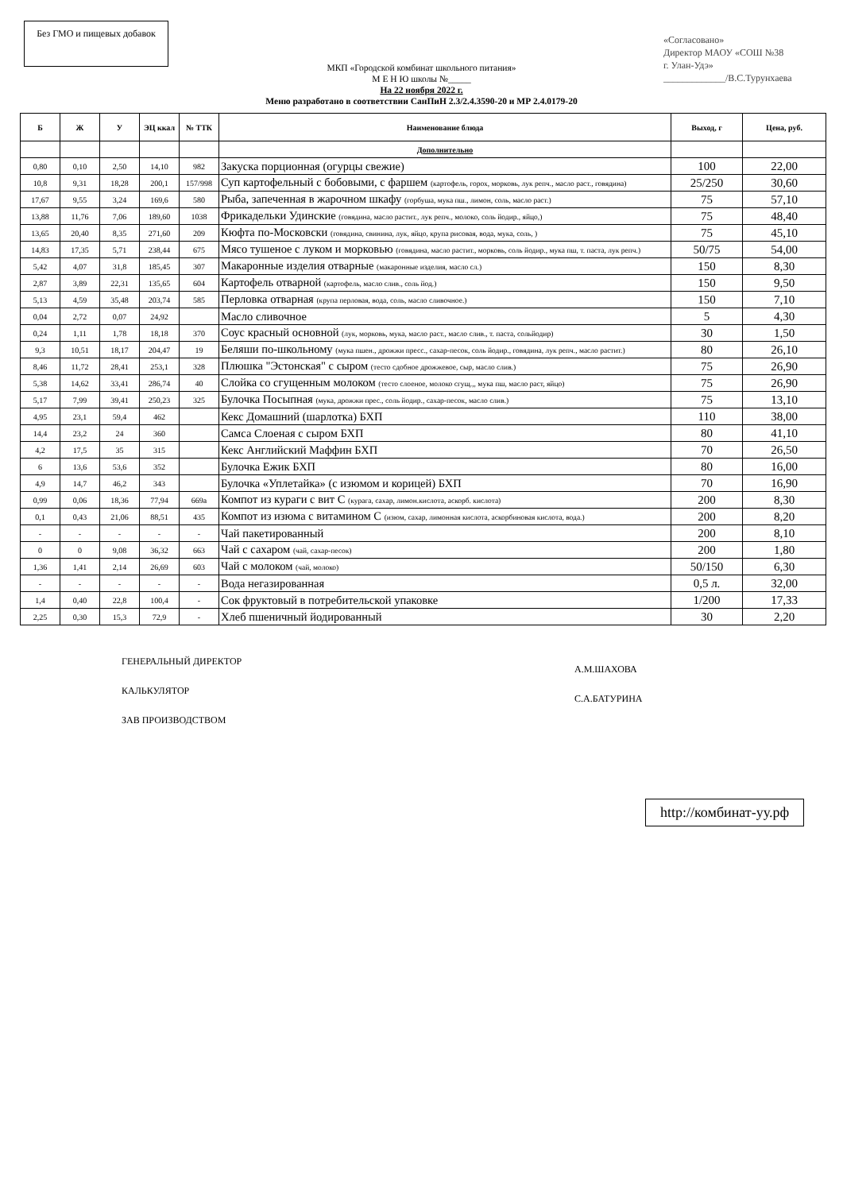Без ГМО и пищевых добавок
«Согласовано»
Директор МАОУ «СОШ №38
г. Улан-Удэ»
_____________/В.С.Турунхаева
МКП «Городской комбинат школьного питания»
М Е Н Ю школы №_____
На 22 ноября 2022 г.
Меню разработано в соответствии СанПиН 2.3/2.4.3590-20 и МР 2.4.0179-20
| Б | Ж | У | ЭЦ ккал | № ТТК | Наименование блюда | Выход, г | Цена, руб. |
| --- | --- | --- | --- | --- | --- | --- | --- |
| | | | | | Дополнительно | | |
| 0,80 | 0,10 | 2,50 | 14,10 | 982 | Закуска порционная (огурцы свежие) | 100 | 22,00 |
| 10,8 | 9,31 | 18,28 | 200,1 | 157/998 | Суп картофельный с бобовыми, с фаршем (картофель, горох, морковь, лук репч., масло раст., говядина) | 25/250 | 30,60 |
| 17,67 | 9,55 | 3,24 | 169,6 | 580 | Рыба, запеченная в жарочном шкафу (горбуша, мука пш., лимон, соль, масло раст.) | 75 | 57,10 |
| 13,88 | 11,76 | 7,06 | 189,60 | 1038 | Фрикадельки Удинские (говядина, масло растит., лук репч., молоко, соль йодир., яйцо,) | 75 | 48,40 |
| 13,65 | 20,40 | 8,35 | 271,60 | 209 | Кюфта по-Московски (говядина, свинина, лук, яйцо, крупа рисовая, вода, мука, соль, ) | 75 | 45,10 |
| 14,83 | 17,35 | 5,71 | 238,44 | 675 | Мясо тушеное с луком и морковью (говядина, масло растит., морковь, соль йодир., мука пш, т. паста, лук репч.) | 50/75 | 54,00 |
| 5,42 | 4,07 | 31,8 | 185,45 | 307 | Макаронные изделия отварные (макаронные изделия, масло сл.) | 150 | 8,30 |
| 2,87 | 3,89 | 22,31 | 135,65 | 604 | Картофель отварной (картофель, масло слив., соль йод.) | 150 | 9,50 |
| 5,13 | 4,59 | 35,48 | 203,74 | 585 | Перловка отварная (крупа перловая, вода, соль, масло сливочное.) | 150 | 7,10 |
| 0,04 | 2,72 | 0,07 | 24,92 | | Масло сливочное | 5 | 4,30 |
| 0,24 | 1,11 | 1,78 | 18,18 | 370 | Соус красный основной (лук, морковь, мука, масло раст., масло слив., т. паста, сольйодир) | 30 | 1,50 |
| 9,3 | 10,51 | 18,17 | 204,47 | 19 | Беляши по-школьному (мука пшен., дрожжи пресс., сахар-песок, соль йодир., говядина, лук репч., масло растит.) | 80 | 26,10 |
| 8,46 | 11,72 | 28,41 | 253,1 | 328 | Плюшка "Эстонская" с сыром (тесто сдобное дрожжевое, сыр, масло слив.) | 75 | 26,90 |
| 5,38 | 14,62 | 33,41 | 286,74 | 40 | Слойка со сгущенным молоком (тесто слоеное, молоко сгущ.,, мука пш, масло раст, яйцо) | 75 | 26,90 |
| 5,17 | 7,99 | 39,41 | 250,23 | 325 | Булочка Посыпная (мука, дрожжи прес., соль йодир., сахар-песок, масло слив.) | 75 | 13,10 |
| 4,95 | 23,1 | 59,4 | 462 | | Кекс Домашний (шарлотка) БХП | 110 | 38,00 |
| 14,4 | 23,2 | 24 | 360 | | Самса Слоеная с сыром БХП | 80 | 41,10 |
| 4,2 | 17,5 | 35 | 315 | | Кекс Английский Маффин БХП | 70 | 26,50 |
| 6 | 13,6 | 53,6 | 352 | | Булочка Ежик БХП | 80 | 16,00 |
| 4,9 | 14,7 | 46,2 | 343 | | Булочка «Уплетайка» (с изюмом и корицей) БХП | 70 | 16,90 |
| 0,99 | 0,06 | 18,36 | 77,94 | 669а | Компот из кураги с вит С (курага, сахар, лимон.кислота, аскорб. кислота) | 200 | 8,30 |
| 0,1 | 0,43 | 21,06 | 88,51 | 435 | Компот из изюма с витамином С (изюм, сахар, лимонная кислота, аскорбиновая кислота, вода.) | 200 | 8,20 |
| - | - | - | - | - | Чай пакетированный | 200 | 8,10 |
| 0 | 0 | 9,08 | 36,32 | 663 | Чай с сахаром (чай, сахар-песок) | 200 | 1,80 |
| 1,36 | 1,41 | 2,14 | 26,69 | 603 | Чай с молоком (чай, молоко) | 50/150 | 6,30 |
| - | - | - | - | - | Вода негазированная | 0,5 л. | 32,00 |
| 1,4 | 0,40 | 22,8 | 100,4 | - | Сок фруктовый в потребительской упаковке | 1/200 | 17,33 |
| 2,25 | 0,30 | 15,3 | 72,9 | - | Хлеб пшеничный йодированный | 30 | 2,20 |
ГЕНЕРАЛЬНЫЙ ДИРЕКТОР
КАЛЬКУЛЯТОР
ЗАВ ПРОИЗВОДСТВОМ
А.М.ШАХОВА
С.А.БАТУРИНА
http://комбинат-уу.рф